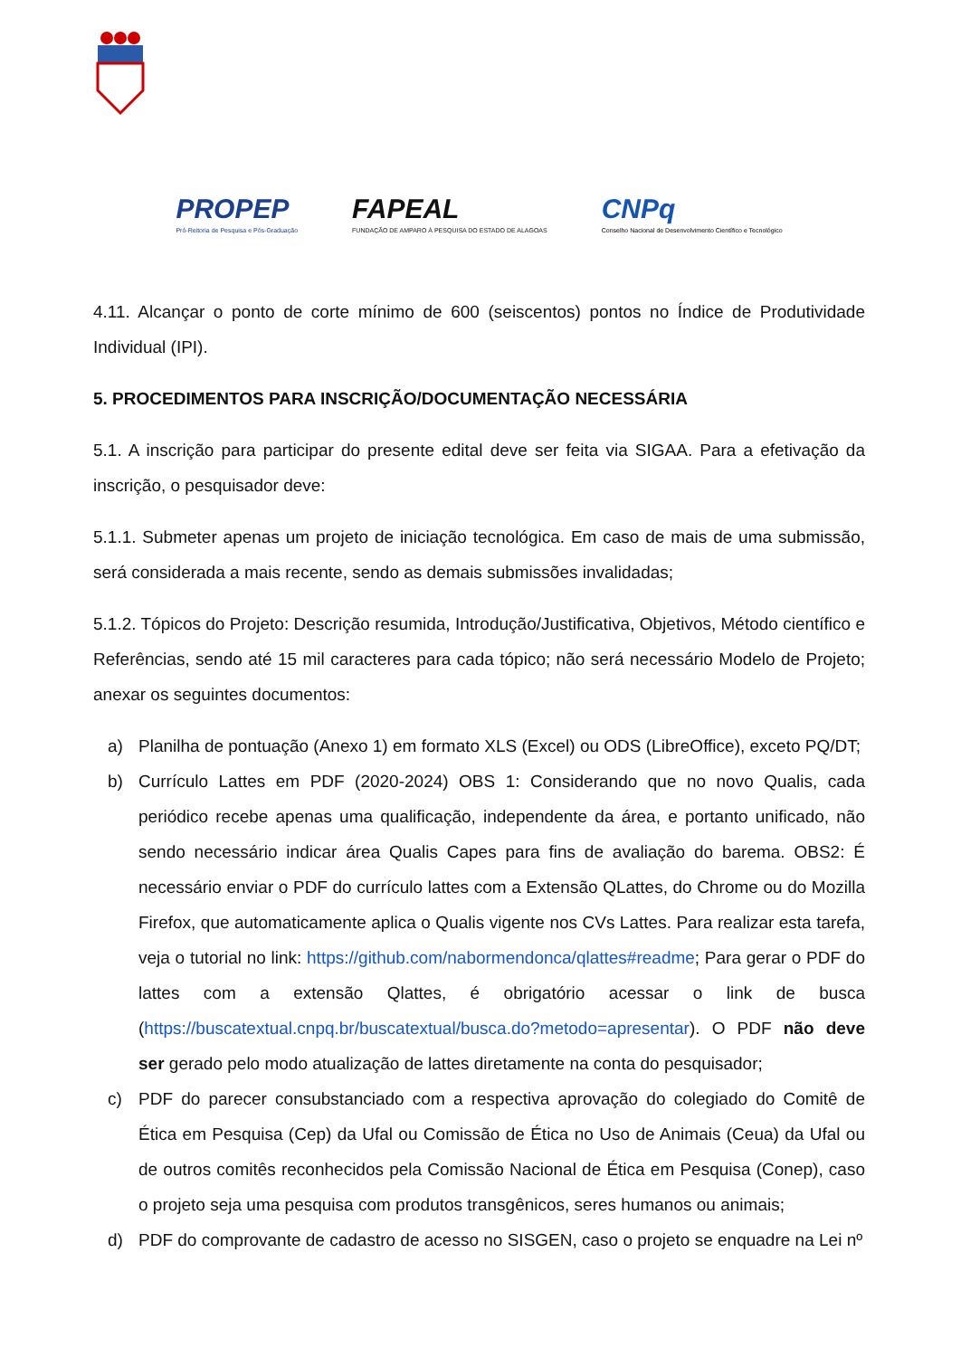PROPEP
Pró-Reitoria de Pesquisa e Pós-Graduação
FAPEAL
FUNDAÇÃO DE AMPARO À PESQUISA DO ESTADO DE ALAGOAS
CNPq
Conselho Nacional de Desenvolvimento Científico e Tecnológico
4.11. Alcançar o ponto de corte mínimo de 600 (seiscentos) pontos no Índice de Produtividade Individual (IPI).
5. PROCEDIMENTOS PARA INSCRIÇÃO/DOCUMENTAÇÃO NECESSÁRIA
5.1. A inscrição para participar do presente edital deve ser feita via SIGAA. Para a efetivação da inscrição, o pesquisador deve:
5.1.1. Submeter apenas um projeto de iniciação tecnológica. Em caso de mais de uma submissão, será considerada a mais recente, sendo as demais submissões invalidadas;
5.1.2. Tópicos do Projeto: Descrição resumida, Introdução/Justificativa, Objetivos, Método científico e Referências, sendo até 15 mil caracteres para cada tópico; não será necessário Modelo de Projeto; anexar os seguintes documentos:
a) Planilha de pontuação (Anexo 1) em formato XLS (Excel) ou ODS (LibreOffice), exceto PQ/DT;
b) Currículo Lattes em PDF (2020-2024) OBS 1: Considerando que no novo Qualis, cada periódico recebe apenas uma qualificação, independente da área, e portanto unificado, não sendo necessário indicar área Qualis Capes para fins de avaliação do barema. OBS2: É necessário enviar o PDF do currículo lattes com a Extensão QLattes, do Chrome ou do Mozilla Firefox, que automaticamente aplica o Qualis vigente nos CVs Lattes. Para realizar esta tarefa, veja o tutorial no link: https://github.com/nabormendonca/qlattes#readme; Para gerar o PDF do lattes com a extensão Qlattes, é obrigatório acessar o link de busca (https://buscatextual.cnpq.br/buscatextual/busca.do?metodo=apresentar). O PDF não deve ser gerado pelo modo atualização de lattes diretamente na conta do pesquisador;
c) PDF do parecer consubstanciado com a respectiva aprovação do colegiado do Comitê de Ética em Pesquisa (Cep) da Ufal ou Comissão de Ética no Uso de Animais (Ceua) da Ufal ou de outros comitês reconhecidos pela Comissão Nacional de Ética em Pesquisa (Conep), caso o projeto seja uma pesquisa com produtos transgênicos, seres humanos ou animais;
d) PDF do comprovante de cadastro de acesso no SISGEN, caso o projeto se enquadre na Lei nº